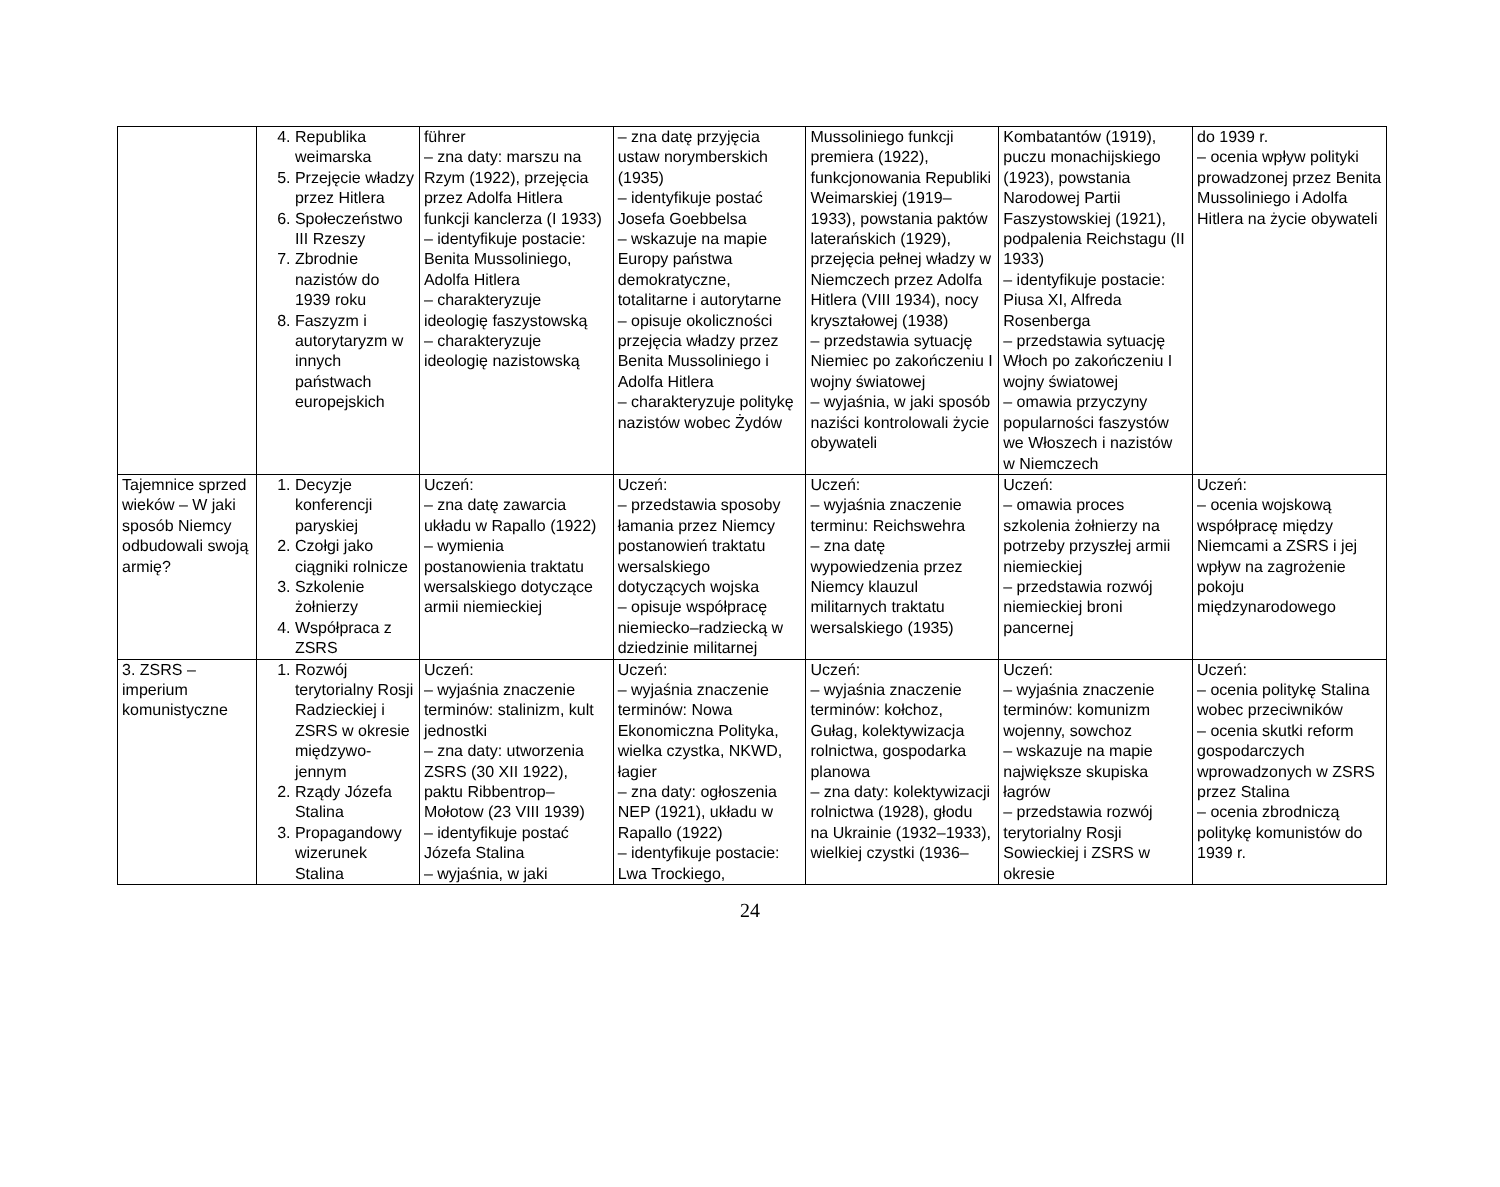| | 4. Republika weimarska 5. Przejęcie władzy przez Hitlera 6. Społeczeństwo III Rzeszy 7. Zbrodnie nazistów do 1939 roku 8. Faszyzm i autorytaryzm w innych państwach europejskich | führer – zna daty: marszu na Rzym (1922), przejęcia przez Adolfa Hitlera funkcji kanclerza (I 1933) – identyfikuje postacie: Benita Mussoliniego, Adolfa Hitlera – charakteryzuje ideologię faszystowską – charakteryzuje ideologię nazistowską | – zna datę przyjęcia ustaw norymberskich (1935) – identyfikuje postać Josefa Goebbelsa – wskazuje na mapie Europy państwa demokratyczne, totalitarne i autorytarne – opisuje okoliczności przejęcia władzy przez Benita Mussoliniego i Adolfa Hitlera – charakteryzuje politykę nazistów wobec Żydów | Mussoliniego funkcji premiera (1922), funkcjonowania Republiki Weimarskiej (1919–1933), powstania paktów laterańskich (1929), przejęcia pełnej władzy w Niemczech przez Adolfa Hitlera (VIII 1934), nocy kryształowej (1938) – przedstawia sytuację Niemiec po zakończeniu I wojny światowej – wyjaśnia, w jaki sposób naziści kontrolowali życie obywateli | Kombatantów (1919), puczu monachijskiego (1923), powstania Narodowej Partii Faszystowskiej (1921), podpalenia Reichstagu (II 1933) – identyfikuje postacie: Piusa XI, Alfreda Rosenberga – przedstawia sytuację Włoch po zakończeniu I wojny światowej – omawia przyczyny popularności faszystów we Włoszech i nazistów w Niemczech | do 1939 r. – ocenia wpływ polityki prowadzonej przez Benita Mussoliniego i Adolfa Hitlera na życie obywateli |
| Tajemnice sprzed wieków – W jaki sposób Niemcy odbudowali swoją armię? | 1. Decyzje konferencji paryskiej 2. Czołgi jako ciągniki rolnicze 3. Szkolenie żołnierzy 4. Współpraca z ZSRS | Uczeń: – zna datę zawarcia układu w Rapallo (1922) – wymienia postanowienia traktatu wersalskiego dotyczące armii niemieckiej | Uczeń: – przedstawia sposoby łamania przez Niemcy postanowień traktatu wersalskiego dotyczących wojska – opisuje współpracę niemiecko–radziecką w dziedzinie militarnej | Uczeń: – wyjaśnia znaczenie terminu: Reichswehra – zna datę wypowiedzenia przez Niemcy klauzul militarnych traktatu wersalskiego (1935) | Uczeń: – omawia proces szkolenia żołnierzy na potrzeby przyszłej armii niemieckiej – przedstawia rozwój niemieckiej broni pancernej | Uczeń: – ocenia wojskową współpracę między Niemcami a ZSRS i jej wpływ na zagrożenie pokoju międzynarodowego |
| 3. ZSRS – imperium komunistyczne | 1. Rozwój terytorialny Rosji Radzieckiej i ZSRS w okresie międzywo-jennym 2. Rządy Józefa Stalina 3. Propagandowy wizerunek Stalina | Uczeń: – wyjaśnia znaczenie terminów: stalinizm, kult jednostki – zna daty: utworzenia ZSRS (30 XII 1922), paktu Ribbentrop–Mołotow (23 VIII 1939) – identyfikuje postać Józefa Stalina – wyjaśnia, w jaki | Uczeń: – wyjaśnia znaczenie terminów: Nowa Ekonomiczna Polityka, wielka czystka, NKWD, łagier – zna daty: ogłoszenia NEP (1921), układu w Rapallo (1922) – identyfikuje postacie: Lwa Trockiego, | Uczeń: – wyjaśnia znaczenie terminów: kołchoz, Gułag, kolektywizacja rolnictwa, gospodarka planowa – zna daty: kolektywizacji rolnictwa (1928), głodu na Ukrainie (1932–1933), wielkiej czystki (1936– | Uczeń: – wyjaśnia znaczenie terminów: komunizm wojenny, sowchoz – wskazuje na mapie największe skupiska łagrów – przedstawia rozwój terytorialny Rosji Sowieckiej i ZSRS w okresie | Uczeń: – ocenia politykę Stalina wobec przeciwników – ocenia skutki reform gospodarczych wprowadzonych w ZSRS przez Stalina – ocenia zbrodniczą politykę komunistów do 1939 r. |
24